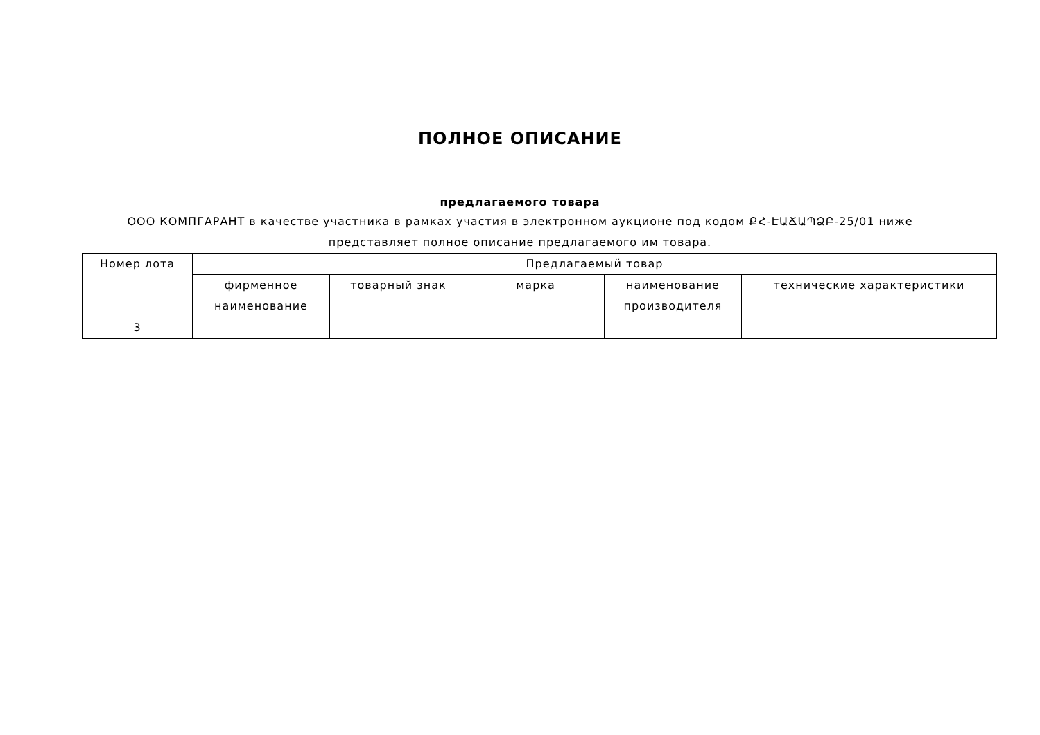ПОЛНОЕ ОПИСАНИЕ
предлагаемого товара
ООО КОМПГАРАНТ в качестве участника в рамках участия в электронном аукционе под кодом ՔՀ-ԷԱՃԱՊՁԲ-25/01 ниже представляет полное описание предлагаемого им товара.
| Номер лота | Предлагаемый товар | | | | |
| --- | --- | --- | --- | --- | --- |
| | фирменное наименование | товарный знак | марка | наименование производителя | технические характеристики |
| 3 | | | | | |